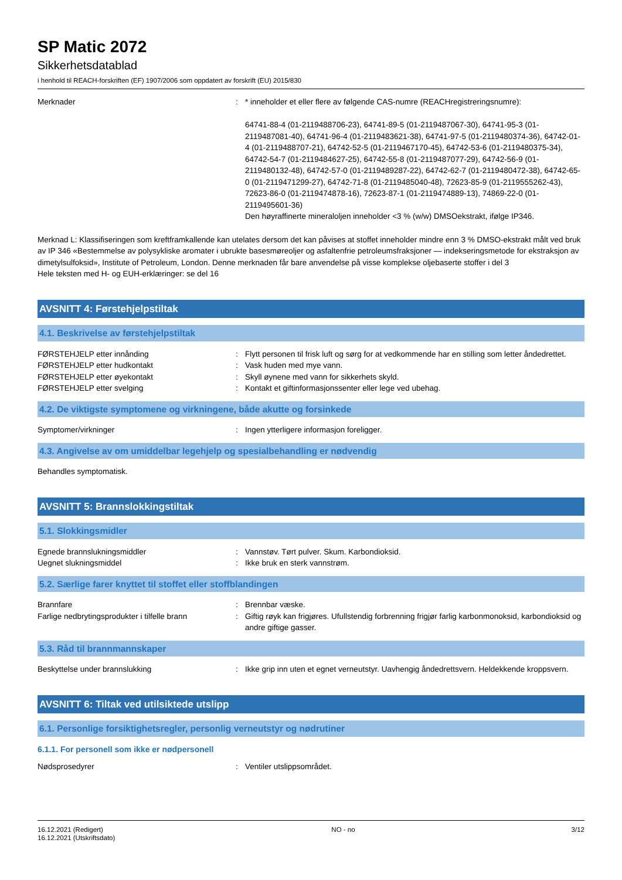SP Matic 2072
Sikkerhetsdatablad
i henhold til REACH-forskriften (EF) 1907/2006 som oppdatert av forskrift (EU) 2015/830
Merknader : * inneholder et eller flere av følgende CAS-numre (REACHregistreringsnumre):
64741-88-4 (01-2119488706-23), 64741-89-5 (01-2119487067-30), 64741-95-3 (01-2119487081-40), 64741-96-4 (01-2119483621-38), 64741-97-5 (01-2119480374-36), 64742-01-4 (01-2119488707-21), 64742-52-5 (01-2119467170-45), 64742-53-6 (01-2119480375-34), 64742-54-7 (01-2119484627-25), 64742-55-8 (01-2119487077-29), 64742-56-9 (01-2119480132-48), 64742-57-0 (01-2119489287-22), 64742-62-7 (01-2119480472-38), 64742-65-0 (01-2119471299-27), 64742-71-8 (01-2119485040-48), 72623-85-9 (01-2119555262-43), 72623-86-0 (01-2119474878-16), 72623-87-1 (01-2119474889-13), 74869-22-0 (01-2119495601-36)
Den høyraffinerte mineraloljen inneholder <3 % (w/w) DMSOekstrakt, ifølge IP346.
Merknad L: Klassifiseringen som kreftframkallende kan utelates dersom det kan påvises at stoffet inneholder mindre enn 3 % DMSO-ekstrakt målt ved bruk av IP 346 «Bestemmelse av polysykliske aromater i ubrukte basesmøreoljer og asfaltenfrie petroleumsfraksjoner — indekseringsmetode for ekstraksjon av dimetylsulfoksid», Institute of Petroleum, London. Denne merknaden får bare anvendelse på visse komplekse oljebaserte stoffer i del 3
Hele teksten med H- og EUH-erklæringer: se del 16
AVSNITT 4: Førstehjelpstiltak
4.1. Beskrivelse av førstehjelpstiltak
FØRSTEHJELP etter innånding : Flytt personen til frisk luft og sørg for at vedkommende har en stilling som letter åndedrettet.
FØRSTEHJELP etter hudkontakt : Vask huden med mye vann.
FØRSTEHJELP etter øyekontakt : Skyll øynene med vann for sikkerhets skyld.
FØRSTEHJELP etter svelging : Kontakt et giftinformasjonssenter eller lege ved ubehag.
4.2. De viktigste symptomene og virkningene, både akutte og forsinkede
Symptomer/virkninger : Ingen ytterligere informasjon foreligger.
4.3. Angivelse av om umiddelbar legehjelp og spesialbehandling er nødvendig
Behandles symptomatisk.
AVSNITT 5: Brannslokkingstiltak
5.1. Slokkingsmidler
Egnede brannslukningsmiddler : Vannstøv. Tørt pulver. Skum. Karbondioksid.
Uegnet slukningsmiddel : Ikke bruk en sterk vannstrøm.
5.2. Særlige farer knyttet til stoffet eller stoffblandingen
Brannfare : Brennbar væske.
Farlige nedbrytingsprodukter i tilfelle brann
: Giftig røyk kan frigjøres. Ufullstendig forbrenning frigjør farlig karbonmonoksid, karbondioksid og andre giftige gasser.
5.3. Råd til brannmannskaper
Beskyttelse under brannslukking : Ikke grip inn uten et egnet verneutstyr. Uavhengig åndedrettsvern. Heldekkende kroppsvern.
AVSNITT 6: Tiltak ved utilsiktede utslipp
6.1. Personlige forsiktighetsregler, personlig verneutstyr og nødrutiner
6.1.1. For personell som ikke er nødpersonell
Nødsprosedyrer : Ventiler utslippsområdet.
16.12.2021 (Redigert)
16.12.2021 (Utskriftsdato)
NO - no 3/12